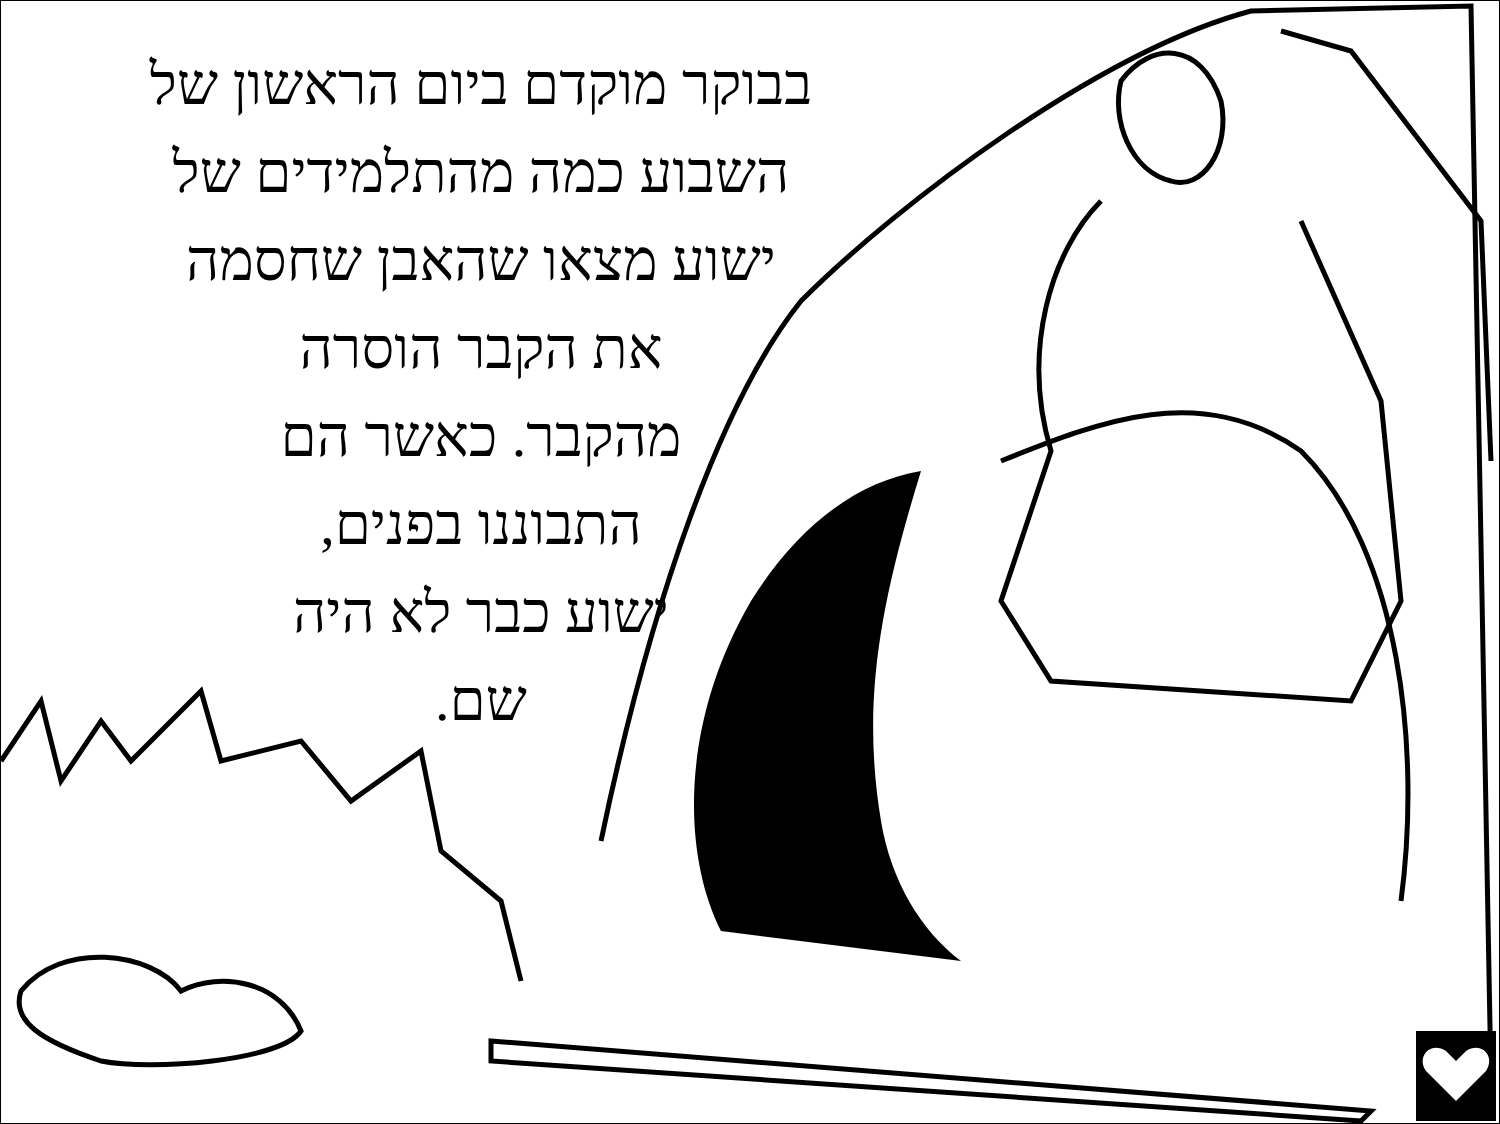בבוקר מוקדם ביום הראשון של
השבוע כמה מהתלמידים של
ישוע מצאו שהאבן שחסמה
את הקבר הוסרה
מהקבר. כאשר הם
התבוננו בפנים,
ישוע כבר לא היה
שם.